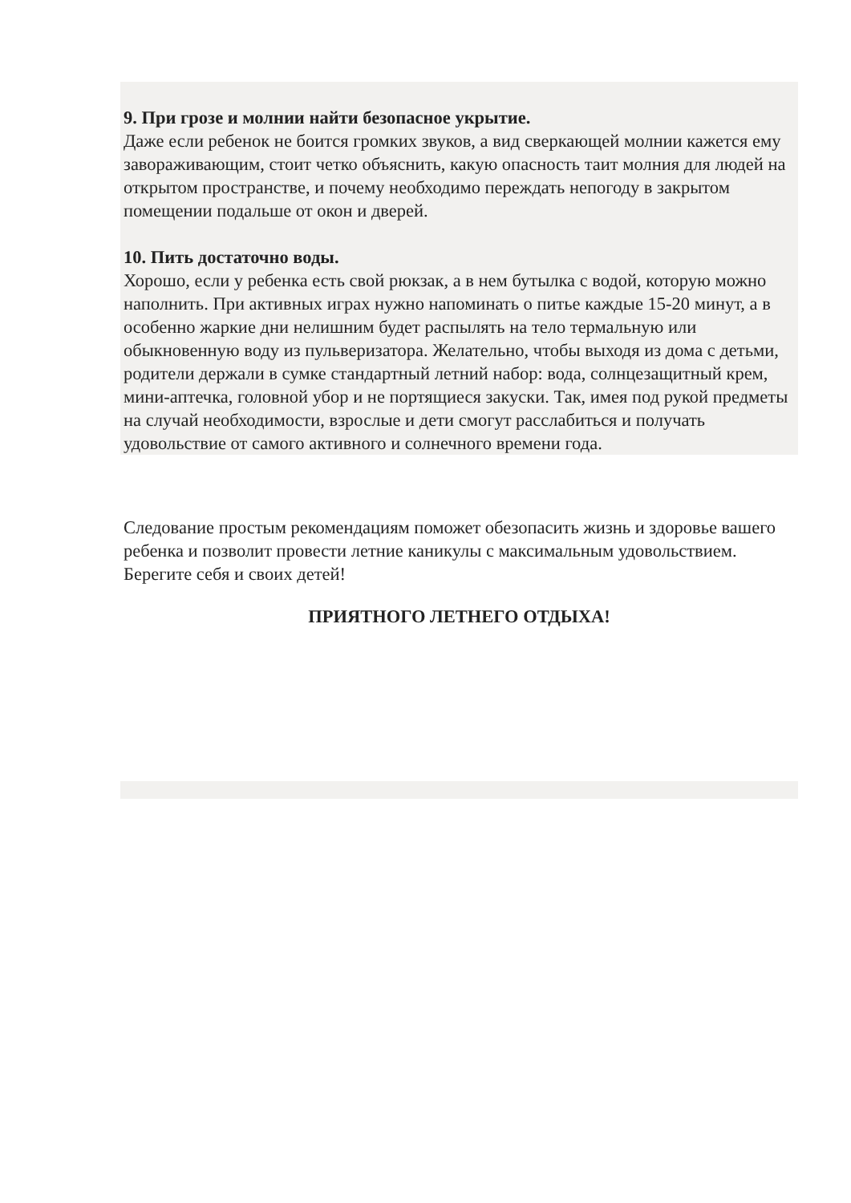9. При грозе и молнии найти безопасное укрытие.
Даже если ребенок не боится громких звуков, а вид сверкающей молнии кажется ему завораживающим, стоит четко объяснить, какую опасность таит молния для людей на открытом пространстве, и почему необходимо переждать непогоду в закрытом помещении подальше от окон и дверей.
10. Пить достаточно воды.
Хорошо, если у ребенка есть свой рюкзак, а в нем бутылка с водой, которую можно наполнить. При активных играх нужно напоминать о питье каждые 15-20 минут, а в особенно жаркие дни нелишним будет распылять на тело термальную или обыкновенную воду из пульверизатора. Желательно, чтобы выходя из дома с детьми, родители держали в сумке стандартный летний набор: вода, солнцезащитный крем, мини-аптечка, головной убор и не портящиеся закуски. Так, имея под рукой предметы на случай необходимости, взрослые и дети смогут расслабиться и получать удовольствие от самого активного и солнечного времени года.
Следование простым рекомендациям поможет обезопасить жизнь и здоровье вашего ребенка и позволит провести летние каникулы с максимальным удовольствием. Берегите себя и своих детей!
ПРИЯТНОГО ЛЕТНЕГО ОТДЫХА!